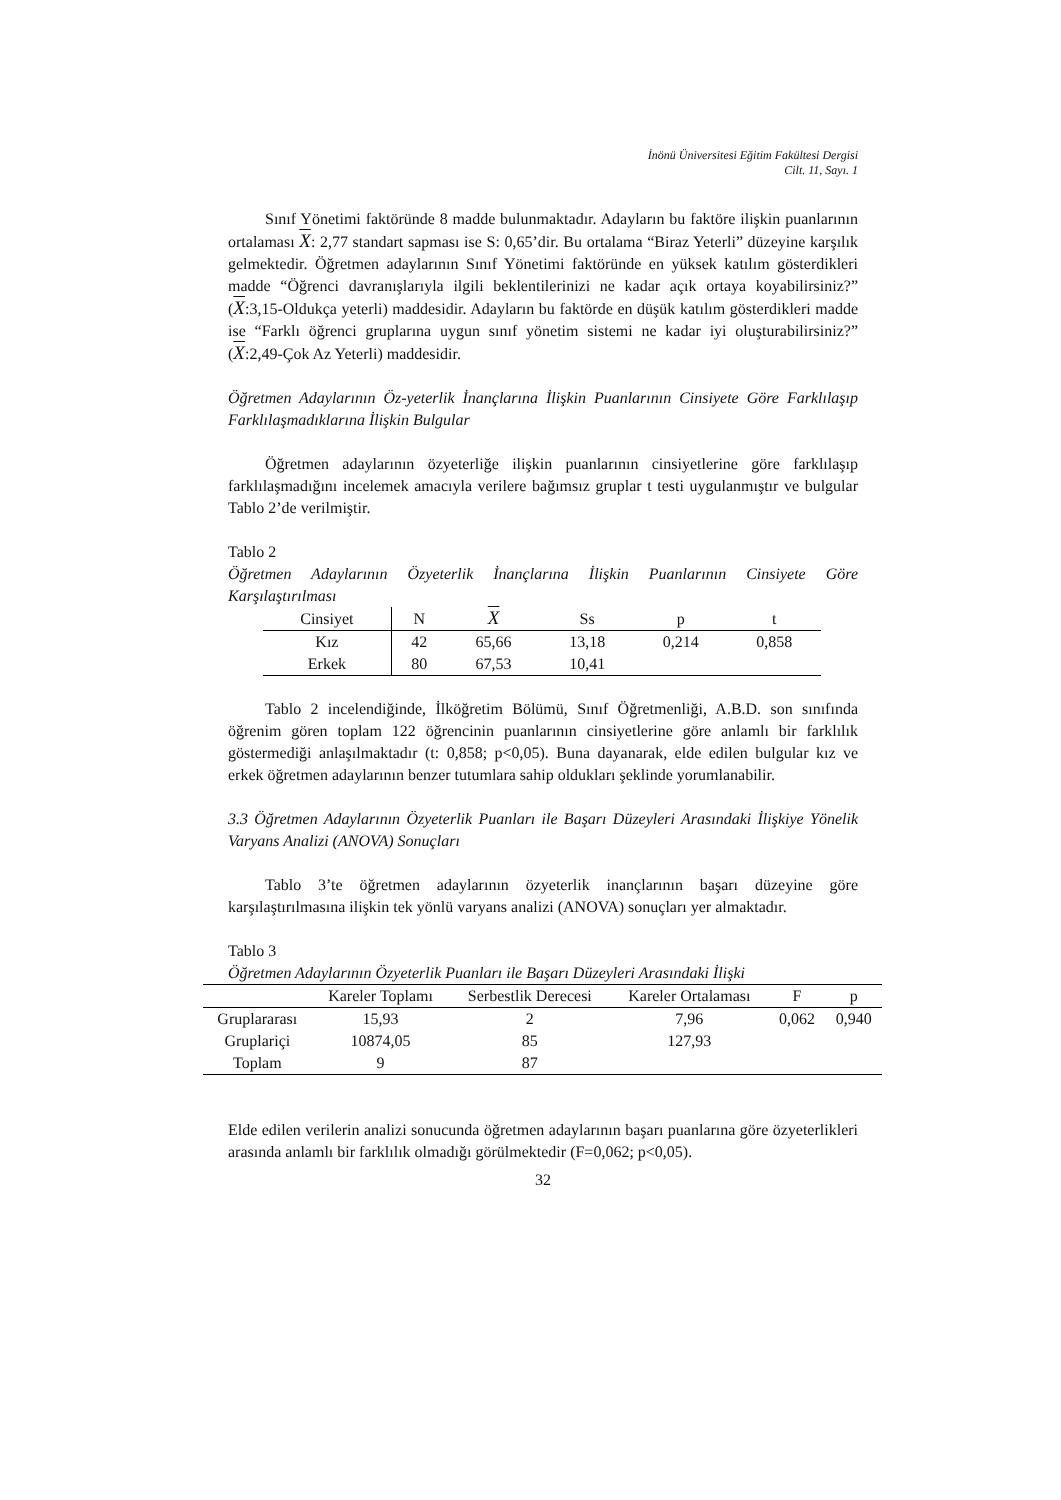İnönü Üniversitesi Eğitim Fakültesi Dergisi
Cilt. 11, Sayı. 1
Sınıf Yönetimi faktöründe 8 madde bulunmaktadır. Adayların bu faktöre ilişkin puanlarının ortalaması X: 2,77 standart sapması ise S: 0,65’dir. Bu ortalama “Biraz Yeterli” düzeyine karşılık gelmektedir. Öğretmen adaylarının Sınıf Yönetimi faktöründe en yüksek katılım gösterdikleri madde “Öğrenci davranışlarıyla ilgili beklentilerinizi ne kadar açık ortaya koyabilirsiniz?” (X:3,15-Oldukça yeterli) maddesidir. Adayların bu faktörde en düşük katılım gösterdikleri madde ise “Farklı öğrenci gruplarına uygun sınıf yönetim sistemi ne kadar iyi oluşturabilirsiniz?” (X:2,49-Çok Az Yeterli) maddesidir.
Öğretmen Adaylarının Öz-yeterlik İnançlarına İlişkin Puanlarının Cinsiyete Göre Farklılaşıp Farklılaşmadıklarına İlişkin Bulgular
Öğretmen adaylarının özyeterliğe ilişkin puanlarının cinsiyetlerine göre farklılaşıp farklılaşmadığını incelemek amacıyla verilere bağımsız gruplar t testi uygulanmıştır ve bulgular Tablo 2’de verilmiştir.
Tablo 2
Öğretmen Adaylarının Özyeterlik İnançlarına İlişkin Puanlarının Cinsiyete Göre Karşılaştırılması
| Cinsiyet | N | X | Ss | p | t |
| --- | --- | --- | --- | --- | --- |
| Kız | 42 | 65,66 | 13,18 | 0,214 | 0,858 |
| Erkek | 80 | 67,53 | 10,41 | | |
Tablo 2 incelendiğinde, İlköğretim Bölümü, Sınıf Öğretmenliği, A.B.D. son sınıfında öğrenim gören toplam 122 öğrencinin puanlarının cinsiyetlerine göre anlamlı bir farklılık göstermediği anlaşılmaktadır (t: 0,858; p<0,05). Buna dayanarak, elde edilen bulgular kız ve erkek öğretmen adaylarının benzer tutumlara sahip oldukları şeklinde yorumlanabilir.
3.3 Öğretmen Adaylarının Özyeterlik Puanları ile Başarı Düzeyleri Arasındaki İlişkiye Yönelik Varyans Analizi (ANOVA) Sonuçları
Tablo 3’te öğretmen adaylarının özyeterlik inançlarının başarı düzeyine göre karşılaştırılmasına ilişkin tek yönlü varyans analizi (ANOVA) sonuçları yer almaktadır.
Tablo 3
Öğretmen Adaylarının Özyeterlik Puanları ile Başarı Düzeyleri Arasındaki İlişki
| | Kareler Toplamı | Serbestlik Derecesi | Kareler Ortalaması | F | p |
| --- | --- | --- | --- | --- | --- |
| Gruplararası | 15,93 | 2 | 7,96 | 0,062 | 0,940 |
| Gruplariçi | 10874,05 | 85 | 127,93 | | |
| Toplam | 9 | 87 | | | |
Elde edilen verilerin analizi sonucunda öğretmen adaylarının başarı puanlarına göre özyeterlikleri arasında anlamlı bir farklılık olmadığı görülmektedir (F=0,062; p<0,05).
32